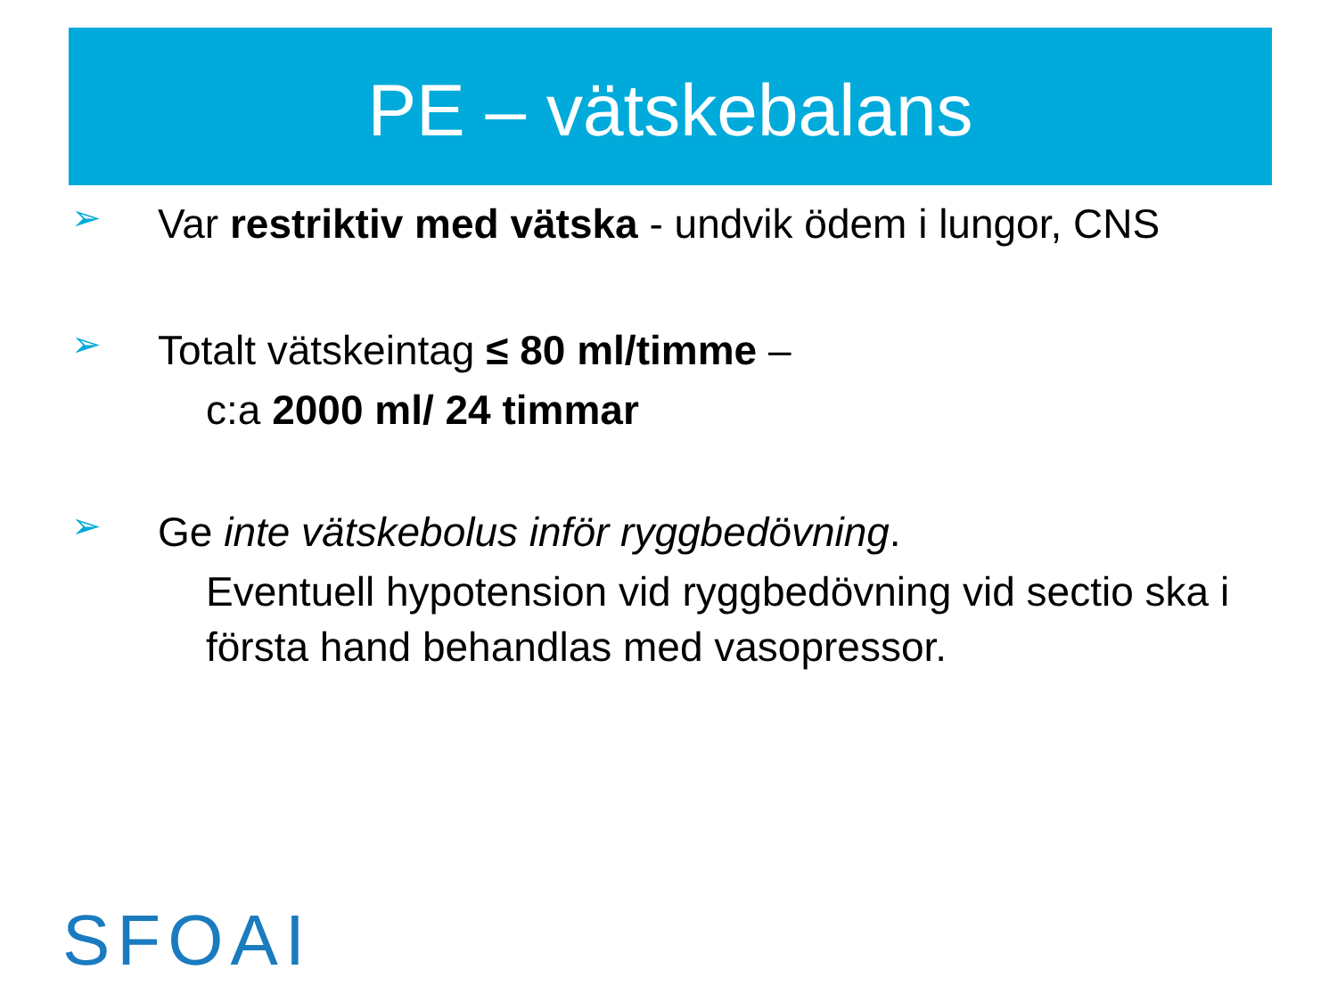PE – vätskebalans
➢
Var restriktiv med vätska - undvik ödem i lungor, CNS
➢
Totalt vätskeintag ≤ 80 ml/timme –
c:a 2000 ml/ 24 timmar
➢
Ge inte vätskebolus inför ryggbedövning.
Eventuell hypotension vid ryggbedövning vid sectio ska i första hand behandlas med vasopressor.
SFOAI